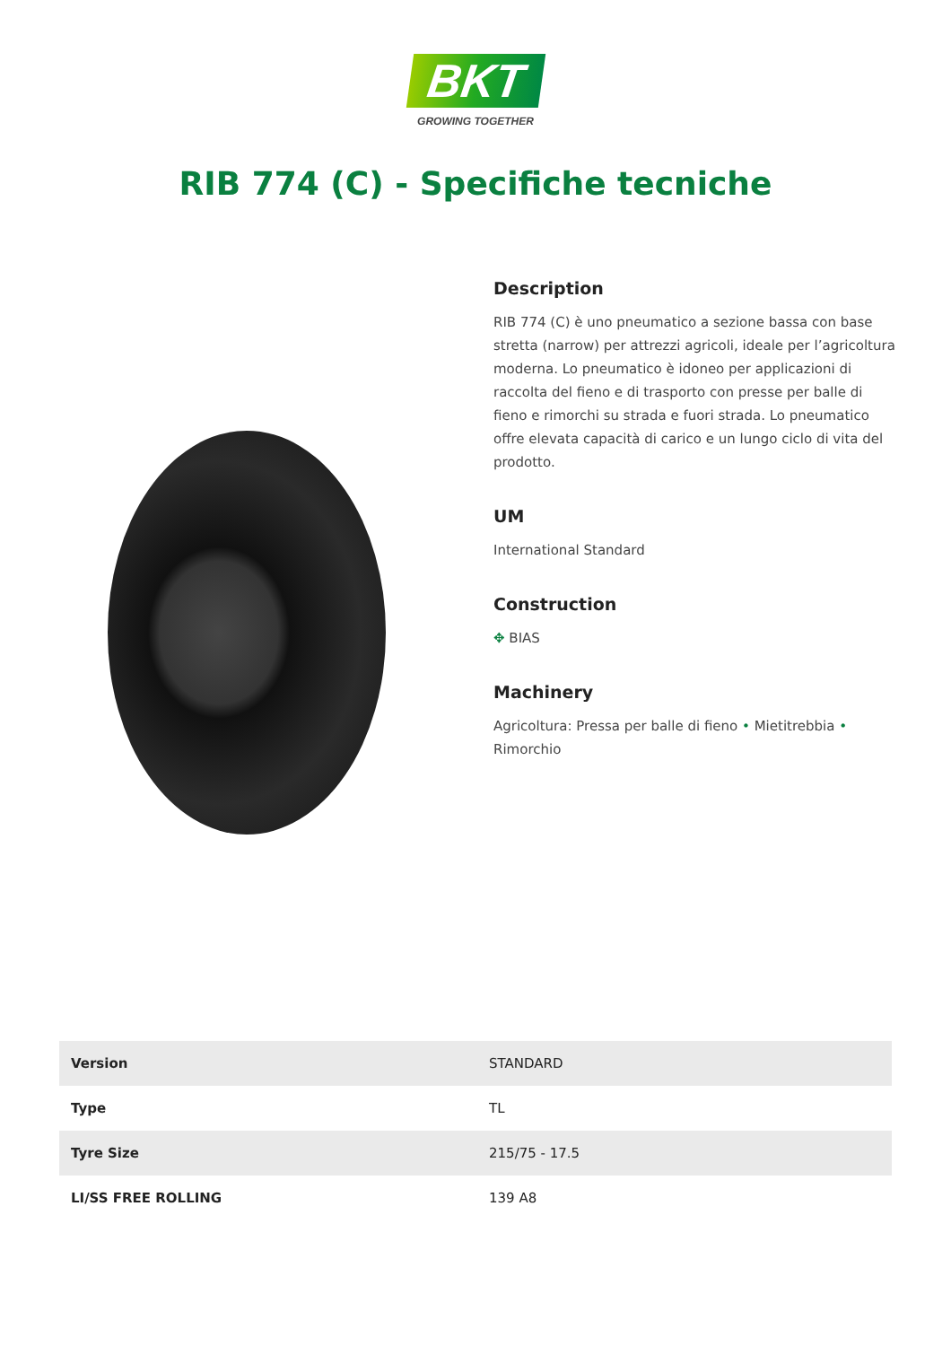BKT
GROWING TOGETHER
RIB 774 (C) - Specifiche tecniche
Description
RIB 774 (C) è uno pneumatico a sezione bassa con base stretta (narrow) per attrezzi agricoli, ideale per l’agricoltura moderna. Lo pneumatico è idoneo per applicazioni di raccolta del fieno e di trasporto con presse per balle di fieno e rimorchi su strada e fuori strada. Lo pneumatico offre elevata capacità di carico e un lungo ciclo di vita del prodotto.
UM
International Standard
Construction
✥ BIAS
Machinery
Agricoltura: Pressa per balle di fieno • Mietitrebbia • Rimorchio
| Version | STANDARD |
| Type | TL |
| Tyre Size | 215/75 - 17.5 |
| LI/SS FREE ROLLING | 139 A8 |